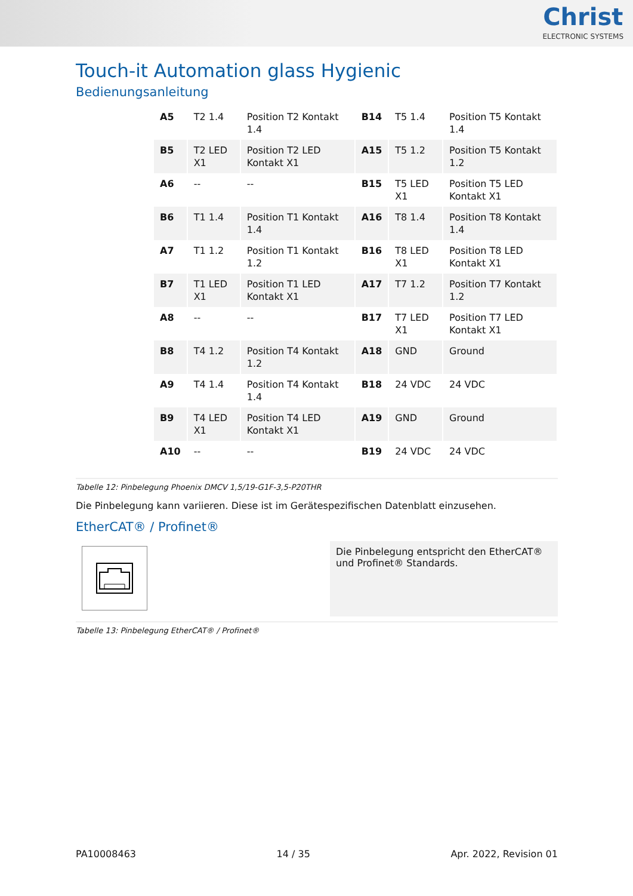Christ
ELECTRONIC SYSTEMS
Touch-it Automation glass Hygienic
Bedienungsanleitung
| A5 | T2 1.4 | Position T2 Kontakt 1.4 | B14 | T5 1.4 | Position T5 Kontakt 1.4 |
| B5 | T2 LED X1 | Position T2 LED Kontakt X1 | A15 | T5 1.2 | Position T5 Kontakt 1.2 |
| A6 | -- | -- | B15 | T5 LED X1 | Position T5 LED Kontakt X1 |
| B6 | T1 1.4 | Position T1 Kontakt 1.4 | A16 | T8 1.4 | Position T8 Kontakt 1.4 |
| A7 | T1 1.2 | Position T1 Kontakt 1.2 | B16 | T8 LED X1 | Position T8 LED Kontakt X1 |
| B7 | T1 LED X1 | Position T1 LED Kontakt X1 | A17 | T7 1.2 | Position T7 Kontakt 1.2 |
| A8 | -- | -- | B17 | T7 LED X1 | Position T7 LED Kontakt X1 |
| B8 | T4 1.2 | Position T4 Kontakt 1.2 | A18 | GND | Ground |
| A9 | T4 1.4 | Position T4 Kontakt 1.4 | B18 | 24 VDC | 24 VDC |
| B9 | T4 LED X1 | Position T4 LED Kontakt X1 | A19 | GND | Ground |
| A10 | -- | -- | B19 | 24 VDC | 24 VDC |
Tabelle 12: Pinbelegung Phoenix DMCV 1,5/19-G1F-3,5-P20THR
Die Pinbelegung kann variieren. Diese ist im Gerätespezifischen Datenblatt einzusehen.
EtherCAT® / Profinet®
Die Pinbelegung entspricht den EtherCAT® und Profinet® Standards.
Tabelle 13: Pinbelegung EtherCAT® / Profinet®
PA10008463 14 / 35 Apr. 2022, Revision 01